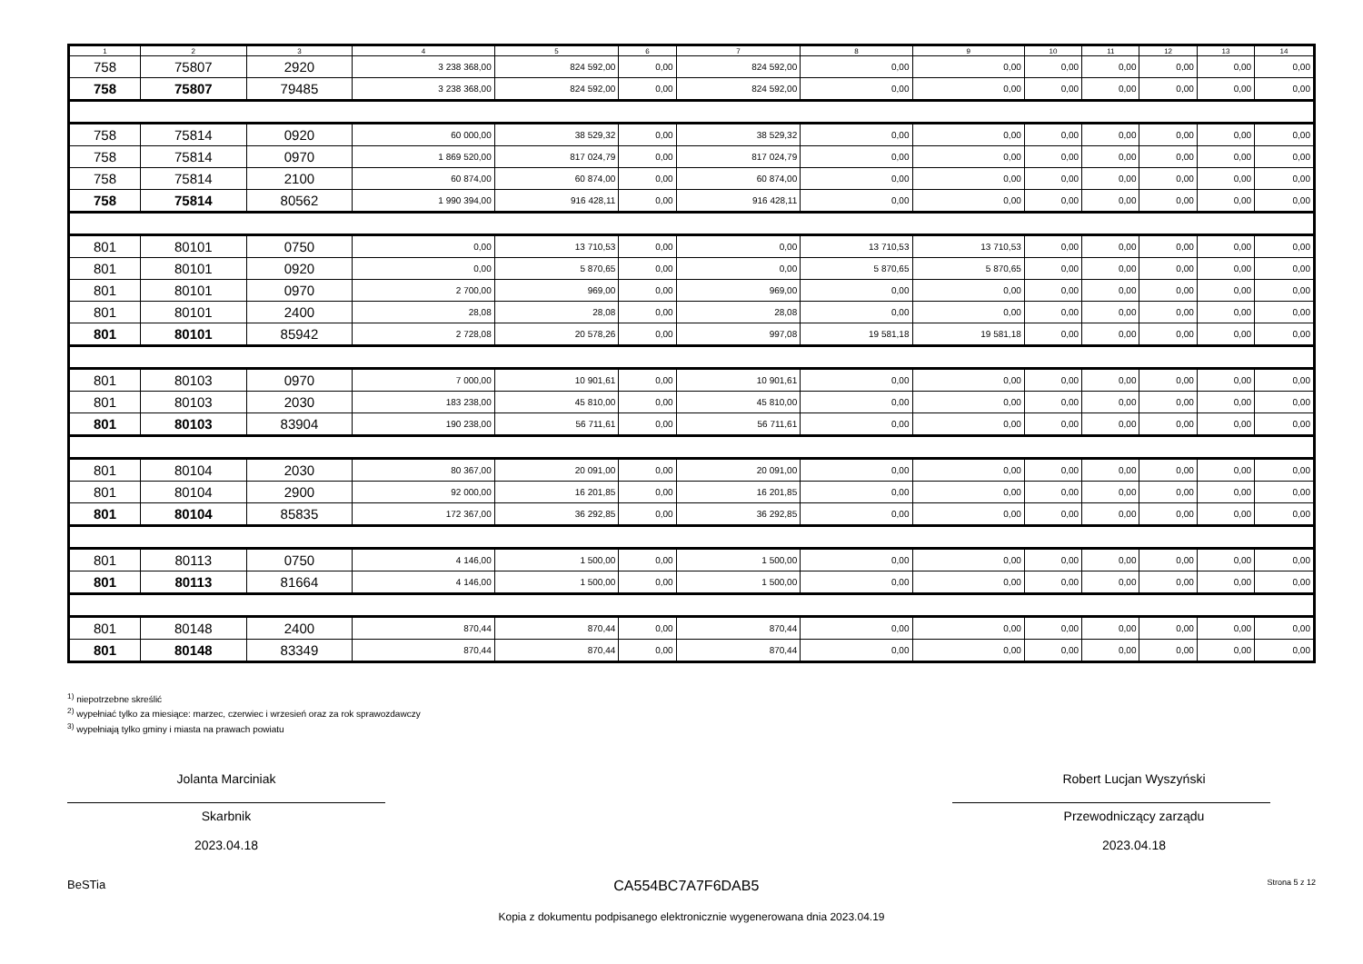| 1 | 2 | 3 | 4 | 5 | 6 | 7 | 8 | 9 | 10 | 11 | 12 | 13 | 14 |
| --- | --- | --- | --- | --- | --- | --- | --- | --- | --- | --- | --- | --- | --- |
| 758 | 75807 | 2920 | 3 238 368,00 | 824 592,00 | 0,00 | 824 592,00 | 0,00 | 0,00 | 0,00 | 0,00 | 0,00 | 0,00 | 0,00 |
| 758 | 75807 | 79485 | 3 238 368,00 | 824 592,00 | 0,00 | 824 592,00 | 0,00 | 0,00 | 0,00 | 0,00 | 0,00 | 0,00 | 0,00 |
| 758 | 75814 | 0920 | 60 000,00 | 38 529,32 | 0,00 | 38 529,32 | 0,00 | 0,00 | 0,00 | 0,00 | 0,00 | 0,00 | 0,00 |
| 758 | 75814 | 0970 | 1 869 520,00 | 817 024,79 | 0,00 | 817 024,79 | 0,00 | 0,00 | 0,00 | 0,00 | 0,00 | 0,00 | 0,00 |
| 758 | 75814 | 2100 | 60 874,00 | 60 874,00 | 0,00 | 60 874,00 | 0,00 | 0,00 | 0,00 | 0,00 | 0,00 | 0,00 | 0,00 |
| 758 | 75814 | 80562 | 1 990 394,00 | 916 428,11 | 0,00 | 916 428,11 | 0,00 | 0,00 | 0,00 | 0,00 | 0,00 | 0,00 | 0,00 |
| 801 | 80101 | 0750 | 0,00 | 13 710,53 | 0,00 | 0,00 | 13 710,53 | 13 710,53 | 0,00 | 0,00 | 0,00 | 0,00 | 0,00 |
| 801 | 80101 | 0920 | 0,00 | 5 870,65 | 0,00 | 0,00 | 5 870,65 | 5 870,65 | 0,00 | 0,00 | 0,00 | 0,00 | 0,00 |
| 801 | 80101 | 0970 | 2 700,00 | 969,00 | 0,00 | 969,00 | 0,00 | 0,00 | 0,00 | 0,00 | 0,00 | 0,00 | 0,00 |
| 801 | 80101 | 2400 | 28,08 | 28,08 | 0,00 | 28,08 | 0,00 | 0,00 | 0,00 | 0,00 | 0,00 | 0,00 | 0,00 |
| 801 | 80101 | 85942 | 2 728,08 | 20 578,26 | 0,00 | 997,08 | 19 581,18 | 19 581,18 | 0,00 | 0,00 | 0,00 | 0,00 | 0,00 |
| 801 | 80103 | 0970 | 7 000,00 | 10 901,61 | 0,00 | 10 901,61 | 0,00 | 0,00 | 0,00 | 0,00 | 0,00 | 0,00 | 0,00 |
| 801 | 80103 | 2030 | 183 238,00 | 45 810,00 | 0,00 | 45 810,00 | 0,00 | 0,00 | 0,00 | 0,00 | 0,00 | 0,00 | 0,00 |
| 801 | 80103 | 83904 | 190 238,00 | 56 711,61 | 0,00 | 56 711,61 | 0,00 | 0,00 | 0,00 | 0,00 | 0,00 | 0,00 | 0,00 |
| 801 | 80104 | 2030 | 80 367,00 | 20 091,00 | 0,00 | 20 091,00 | 0,00 | 0,00 | 0,00 | 0,00 | 0,00 | 0,00 | 0,00 |
| 801 | 80104 | 2900 | 92 000,00 | 16 201,85 | 0,00 | 16 201,85 | 0,00 | 0,00 | 0,00 | 0,00 | 0,00 | 0,00 | 0,00 |
| 801 | 80104 | 85835 | 172 367,00 | 36 292,85 | 0,00 | 36 292,85 | 0,00 | 0,00 | 0,00 | 0,00 | 0,00 | 0,00 | 0,00 |
| 801 | 80113 | 0750 | 4 146,00 | 1 500,00 | 0,00 | 1 500,00 | 0,00 | 0,00 | 0,00 | 0,00 | 0,00 | 0,00 | 0,00 |
| 801 | 80113 | 81664 | 4 146,00 | 1 500,00 | 0,00 | 1 500,00 | 0,00 | 0,00 | 0,00 | 0,00 | 0,00 | 0,00 | 0,00 |
| 801 | 80148 | 2400 | 870,44 | 870,44 | 0,00 | 870,44 | 0,00 | 0,00 | 0,00 | 0,00 | 0,00 | 0,00 | 0,00 |
| 801 | 80148 | 83349 | 870,44 | 870,44 | 0,00 | 870,44 | 0,00 | 0,00 | 0,00 | 0,00 | 0,00 | 0,00 | 0,00 |
<sup>1)</sup> niepotrzebne skreślić
<sup>2)</sup> wypełniać tylko za miesiące: marzec, czerwiec i wrzesień oraz za rok sprawozdawczy
<sup>3)</sup> wypełniają tylko gminy i miasta na prawach powiatu
Jolanta Marciniak
Skarbnik
2023.04.18
Robert Lucjan Wyszyński
Przewodniczący zarządu
2023.04.18
BeSTia CA554BC7A7F6DAB5 Strona 5 z 12
Kopia z dokumentu podpisanego elektronicznie wygenerowana dnia 2023.04.19